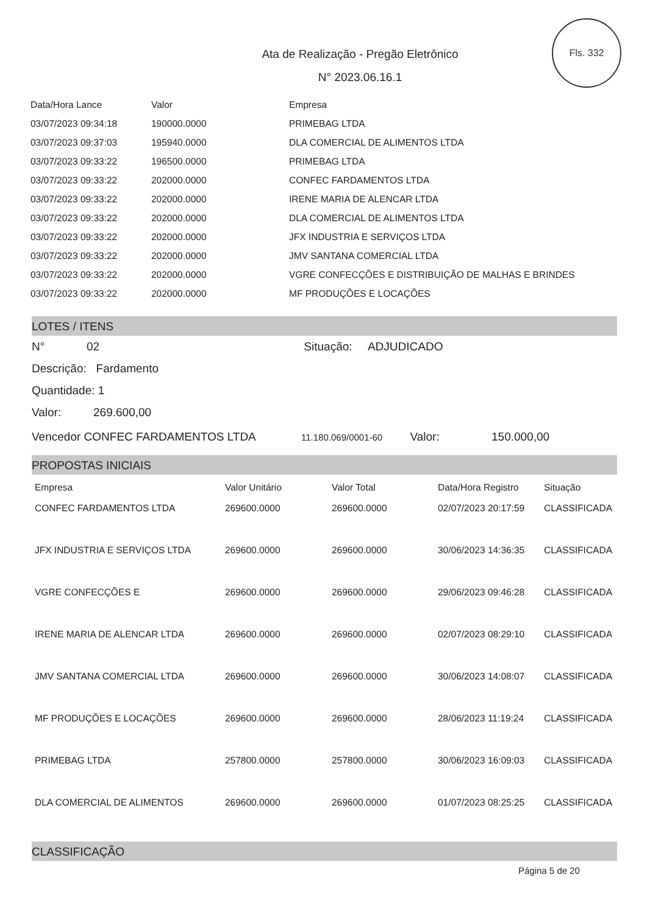Fls. 332
Ata de Realização - Pregão Eletrônico
N° 2023.06.16.1
| Data/Hora Lance | Valor | Empresa |
| --- | --- | --- |
| 03/07/2023 09:34:18 | 190000.0000 | PRIMEBAG LTDA |
| 03/07/2023 09:37:03 | 195940.0000 | DLA COMERCIAL DE ALIMENTOS LTDA |
| 03/07/2023 09:33:22 | 196500.0000 | PRIMEBAG LTDA |
| 03/07/2023 09:33:22 | 202000.0000 | CONFEC FARDAMENTOS LTDA |
| 03/07/2023 09:33:22 | 202000.0000 | IRENE MARIA DE ALENCAR LTDA |
| 03/07/2023 09:33:22 | 202000.0000 | DLA COMERCIAL DE ALIMENTOS LTDA |
| 03/07/2023 09:33:22 | 202000.0000 | JFX INDUSTRIA E SERVIÇOS LTDA |
| 03/07/2023 09:33:22 | 202000.0000 | JMV SANTANA COMERCIAL LTDA |
| 03/07/2023 09:33:22 | 202000.0000 | VGRE CONFECÇÕES E DISTRIBUIÇÃO DE MALHAS E BRINDES |
| 03/07/2023 09:33:22 | 202000.0000 | MF PRODUÇÕES E LOCAÇÕES |
LOTES / ITENS
N° 02 Situação: ADJUDICADO
Descrição: Fardamento
Quantidade: 1
Valor: 269.600,00
Vencedor CONFEC FARDAMENTOS LTDA 11.180.069/0001-60 Valor: 150.000,00
PROPOSTAS INICIAIS
| Empresa | Valor Unitário | Valor Total | Data/Hora Registro | Situação |
| --- | --- | --- | --- | --- |
| CONFEC FARDAMENTOS LTDA | 269600.0000 | 269600.0000 | 02/07/2023 20:17:59 | CLASSIFICADA |
| JFX INDUSTRIA E SERVIÇOS LTDA | 269600.0000 | 269600.0000 | 30/06/2023 14:36:35 | CLASSIFICADA |
| VGRE CONFECÇÕES E | 269600.0000 | 269600.0000 | 29/06/2023 09:46:28 | CLASSIFICADA |
| IRENE MARIA DE ALENCAR LTDA | 269600.0000 | 269600.0000 | 02/07/2023 08:29:10 | CLASSIFICADA |
| JMV SANTANA COMERCIAL LTDA | 269600.0000 | 269600.0000 | 30/06/2023 14:08:07 | CLASSIFICADA |
| MF PRODUÇÕES E LOCAÇÕES | 269600.0000 | 269600.0000 | 28/06/2023 11:19:24 | CLASSIFICADA |
| PRIMEBAG LTDA | 257800.0000 | 257800.0000 | 30/06/2023 16:09:03 | CLASSIFICADA |
| DLA COMERCIAL DE ALIMENTOS | 269600.0000 | 269600.0000 | 01/07/2023 08:25:25 | CLASSIFICADA |
CLASSIFICAÇÃO
Página 5 de 20